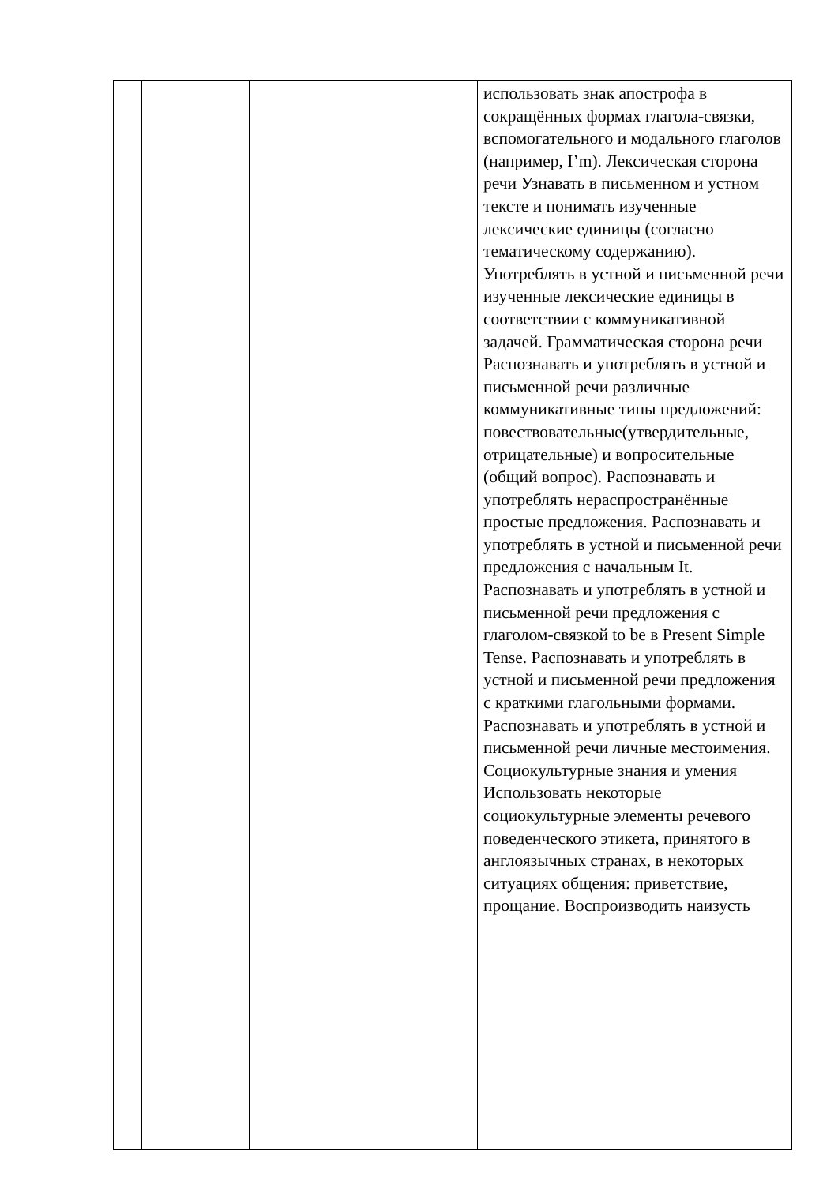| | | | использовать знак апострофа в сокращённых формах глагола-связки, вспомогательного и модального глаголов (например, I’m). Лексическая сторона речи Узнавать в письменном и устном тексте и понимать изученные лексические единицы (согласно тематическому содержанию). Употреблять в устной и письменной речи изученные лексические единицы в соответствии с коммуникативной задачей. Грамматическая сторона речи Распознавать и употреблять в устной и письменной речи различные коммуникативные типы предложений: повествовательные(утвердительные, отрицательные) и вопросительные (общий вопрос). Распознавать и употреблять нераспространённые простые предложения. Распознавать и употреблять в устной и письменной речи предложения с начальным It. Распознавать и употреблять в устной и письменной речи предложения с глаголом-связкой to be в Present Simple Tense. Распознавать и употреблять в устной и письменной речи предложения с краткими глагольными формами. Распознавать и употреблять в устной и письменной речи личные местоимения. Социокультурные знания и умения Использовать некоторые социокультурные элементы речевого поведенческого этикета, принятого в англоязычных странах, в некоторых ситуациях общения: приветствие, прощание. Воспроизводить наизусть |